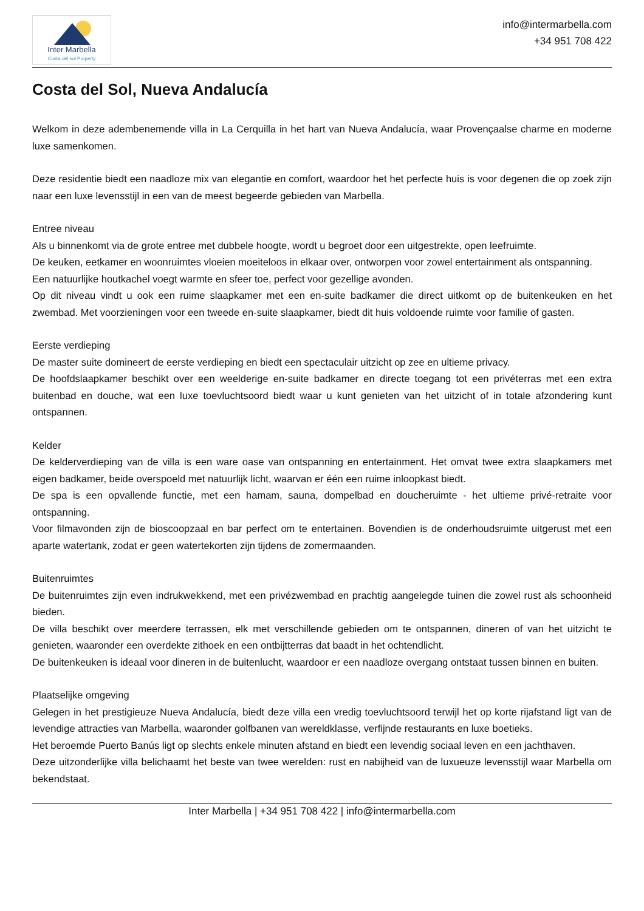Inter Marbella
Costa del sol Property
info@intermarbella.com
+34 951 708 422
Costa del Sol, Nueva Andalucía
Welkom in deze adembenemende villa in La Cerquilla in het hart van Nueva Andalucía, waar Provençaalse charme en moderne luxe samenkomen.
Deze residentie biedt een naadloze mix van elegantie en comfort, waardoor het het perfecte huis is voor degenen die op zoek zijn naar een luxe levensstijl in een van de meest begeerde gebieden van Marbella.
Entree niveau
Als u binnenkomt via de grote entree met dubbele hoogte, wordt u begroet door een uitgestrekte, open leefruimte.
De keuken, eetkamer en woonruimtes vloeien moeiteloos in elkaar over, ontworpen voor zowel entertainment als ontspanning.
Een natuurlijke houtkachel voegt warmte en sfeer toe, perfect voor gezellige avonden.
Op dit niveau vindt u ook een ruime slaapkamer met een en-suite badkamer die direct uitkomt op de buitenkeuken en het zwembad. Met voorzieningen voor een tweede en-suite slaapkamer, biedt dit huis voldoende ruimte voor familie of gasten.
Eerste verdieping
De master suite domineert de eerste verdieping en biedt een spectaculair uitzicht op zee en ultieme privacy.
De hoofdslaapkamer beschikt over een weelderige en-suite badkamer en directe toegang tot een privéterras met een extra buitenbad en douche, wat een luxe toevluchtsoord biedt waar u kunt genieten van het uitzicht of in totale afzondering kunt ontspannen.
Kelder
De kelderverdieping van de villa is een ware oase van ontspanning en entertainment. Het omvat twee extra slaapkamers met eigen badkamer, beide overspoeld met natuurlijk licht, waarvan er één een ruime inloopkast biedt.
De spa is een opvallende functie, met een hamam, sauna, dompelbad en doucheruimte - het ultieme privé-retraite voor ontspanning.
Voor filmavonden zijn de bioscoopzaal en bar perfect om te entertainen. Bovendien is de onderhoudsruimte uitgerust met een aparte watertank, zodat er geen watertekorten zijn tijdens de zomermaanden.
Buitenruimtes
De buitenruimtes zijn even indrukwekkend, met een privézwembad en prachtig aangelegde tuinen die zowel rust als schoonheid bieden.
De villa beschikt over meerdere terrassen, elk met verschillende gebieden om te ontspannen, dineren of van het uitzicht te genieten, waaronder een overdekte zithoek en een ontbijtterras dat baadt in het ochtendlicht.
De buitenkeuken is ideaal voor dineren in de buitenlucht, waardoor er een naadloze overgang ontstaat tussen binnen en buiten.
Plaatselijke omgeving
Gelegen in het prestigieuze Nueva Andalucía, biedt deze villa een vredig toevluchtsoord terwijl het op korte rijafstand ligt van de levendige attracties van Marbella, waaronder golfbanen van wereldklasse, verfijnde restaurants en luxe boetieks.
Het beroemde Puerto Banús ligt op slechts enkele minuten afstand en biedt een levendig sociaal leven en een jachthaven.
Deze uitzonderlijke villa belichaamt het beste van twee werelden: rust en nabijheid van de luxueuze levensstijl waar Marbella om bekendstaat.
Inter Marbella | +34 951 708 422 | info@intermarbella.com